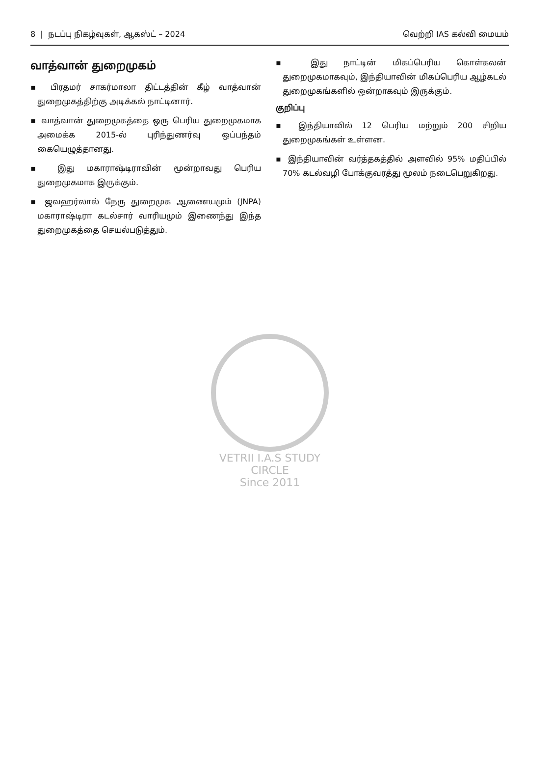8 | நடப்பு நிகழ்வுகள், ஆகஸ்ட் – 2024 வெற்றி IAS கல்வி மையம்
வாத்வான் துறைமுகம்
▪ பிரதமர் சாகர்மாலா திட்டத்தின் கீழ் வாத்வான் துறைமுகத்திற்கு அடிக்கல் நாட்டினார்.
▪ வாத்வான் துறைமுகத்தை ஒரு பெரிய துறைமுகமாக அமைக்க 2015-ல் புரிந்துணர்வு ஒப்பந்தம் கையெழுத்தானது.
▪ இது மகாராஷ்டிராவின் மூன்றாவது பெரிய துறைமுகமாக இருக்கும்.
▪ ஜவஹர்லால் நேரு துறைமுக ஆணையமும் (JNPA) மகாராஷ்டிரா கடல்சார் வாரியமும் இணைந்து இந்த துறைமுகத்தை செயல்படுத்தும்.
▪ இது நாட்டின் மிகப்பெரிய கொள்கலன் துறைமுகமாகவும், இந்தியாவின் மிகப்பெரிய ஆழ்கடல் துறைமுகங்களில் ஒன்றாகவும் இருக்கும்.
குறிப்பு
▪ இந்தியாவில் 12 பெரிய மற்றும் 200 சிறிய துறைமுகங்கள் உள்ளன.
▪ இந்தியாவின் வர்த்தகத்தில் அளவில் 95% மதிப்பில் 70% கடல்வழி போக்குவரத்து மூலம் நடைபெறுகிறது.
VETRII I.A.S STUDY CIRCLE
Since 2011